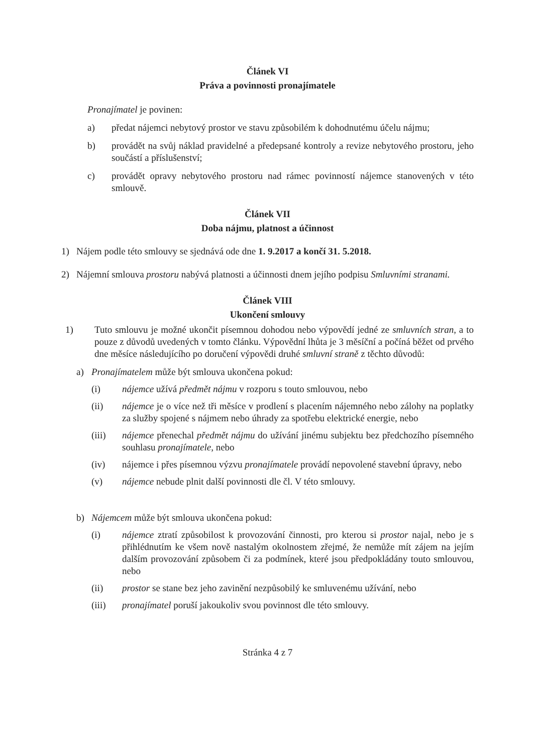Článek VI
Práva a povinnosti pronajímatele
Pronajímatel je povinen:
a) předat nájemci nebytový prostor ve stavu způsobilém k dohodnutému účelu nájmu;
b) provádět na svůj náklad pravidelné a předepsané kontroly a revize nebytového prostoru, jeho součástí a příslušenství;
c) provádět opravy nebytového prostoru nad rámec povinností nájemce stanovených v této smlouvě.
Článek VII
Doba nájmu, platnost a účinnost
1) Nájem podle této smlouvy se sjednává ode dne 1. 9.2017 a končí 31. 5.2018.
2) Nájemní smlouva prostoru nabývá platnosti a účinnosti dnem jejího podpisu Smluvními stranami.
Článek VIII
Ukončení smlouvy
1) Tuto smlouvu je možné ukončit písemnou dohodou nebo výpovědí jedné ze smluvních stran, a to pouze z důvodů uvedených v tomto článku. Výpovědní lhůta je 3 měsíční a počíná běžet od prvého dne měsíce následujícího po doručení výpovědi druhé smluvní straně z těchto důvodů:
a) Pronajímatelem může být smlouva ukončena pokud:
(i) nájemce užívá předmět nájmu v rozporu s touto smlouvou, nebo
(ii) nájemce je o více než tři měsíce v prodlení s placením nájemného nebo zálohy na poplatky za služby spojené s nájmem nebo úhrady za spotřebu elektrické energie, nebo
(iii) nájemce přenechal předmět nájmu do užívání jinému subjektu bez předchozího písemného souhlasu pronajímatele, nebo
(iv) nájemce i přes písemnou výzvu pronajímatele provádí nepovolené stavební úpravy, nebo
(v) nájemce nebude plnit další povinnosti dle čl. V této smlouvy.
b) Nájemcem může být smlouva ukončena pokud:
(i) nájemce ztratí způsobilost k provozování činnosti, pro kterou si prostor najal, nebo je s přihlédnutím ke všem nově nastalým okolnostem zřejmé, že nemůže mít zájem na jejím dalším provozování způsobem či za podmínek, které jsou předpokládány touto smlouvou, nebo
(ii) prostor se stane bez jeho zavinění nezpůsobilý ke smluvenému užívání, nebo
(iii) pronajímatel poruší jakoukoliv svou povinnost dle této smlouvy.
Stránka 4 z 7